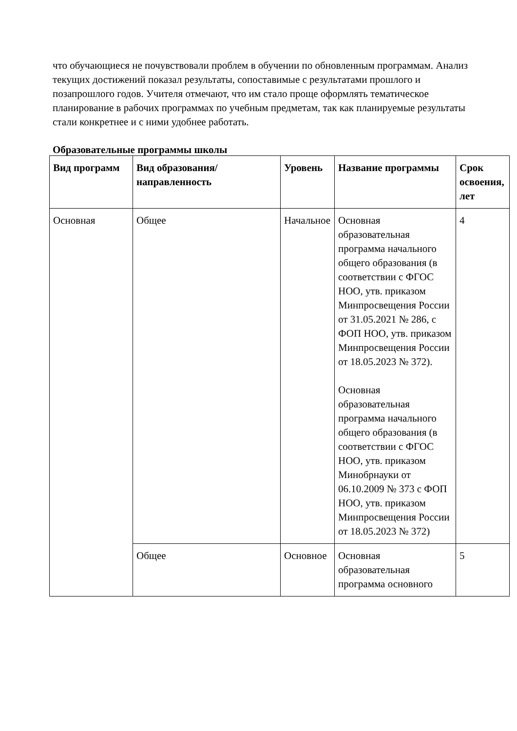что обучающиеся не почувствовали проблем в обучении по обновленным программам. Анализ текущих достижений показал результаты, сопоставимые с результатами прошлого и позапрошлого годов. Учителя отмечают, что им стало проще оформлять тематическое планирование в рабочих программах по учебным предметам, так как планируемые результаты стали конкретнее и с ними удобнее работать.
Образовательные программы школы
| Вид программ | Вид образования/направленность | Уровень | Название программы | Срок освоения, лет |
| --- | --- | --- | --- | --- |
| Основная | Общее | Начальное | Основная образовательная программа начального общего образования (в соответствии с ФГОС НОО, утв. приказом Минпросвещения России от 31.05.2021 № 286, с ФОП НОО, утв. приказом Минпросвещения России от 18.05.2023 № 372). Основная образовательная программа начального общего образования (в соответствии с ФГОС НОО, утв. приказом Минобрнауки от 06.10.2009 № 373 с ФОП НОО, утв. приказом Минпросвещения России от 18.05.2023 № 372) | 4 |
| | Общее | Основное | Основная образовательная программа основного | 5 |